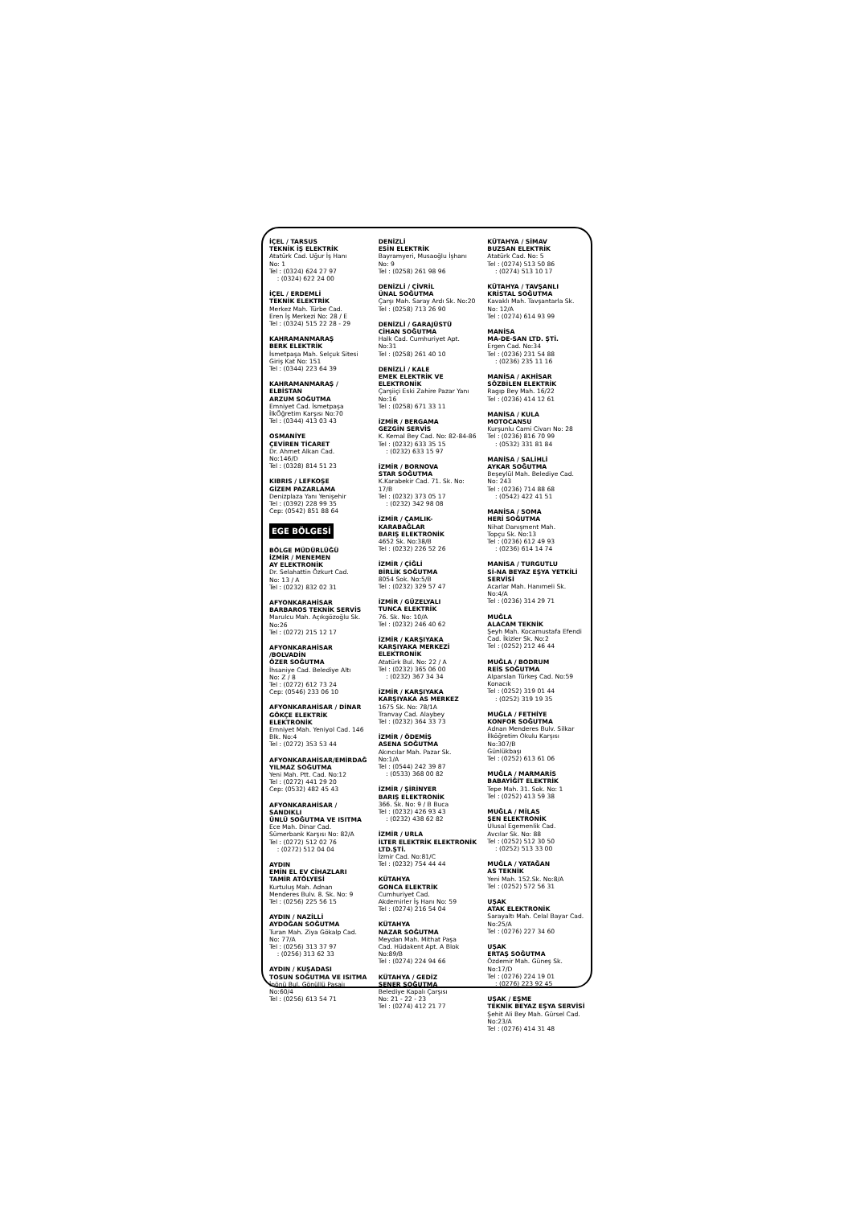İÇEL / TARSUS
TEKNİK İŞ ELEKTRİK
Atatürk Cad. Uğur İş Hanı
No: 1
Tel : (0324) 624 27 97
: (0324) 622 24 00
İÇEL / ERDEMLİ
TEKNİK ELEKTRİK
Merkez Mah. Türbe Cad.
Eren İş Merkezi No: 28 / E
Tel : (0324) 515 22 28 - 29
KAHRAMANMARAŞ
BERK ELEKTRİK
İsmetpaşa Mah. Selçuk Sitesi
Giriş Kat No: 151
Tel : (0344) 223 64 39
KAHRAMANMARAŞ / ELBİSTAN
ARZUM SOĞUTMA
Emniyet Cad. İsmetpaşa
İlkÖğretim Karşısı No:70
Tel : (0344) 413 03 43
OSMANİYE
ÇEVİREN TİCARET
Dr. Ahmet Alkan Cad.
No:146/D
Tel : (0328) 814 51 23
KIBRIS / LEFKOŞE
GİZEM PAZARLAMA
Denizplaza Yanı Yenişehir
Tel : (0392) 228 99 35
Cep: (0542) 851 88 64
EGE BÖLGESİ
BÖLGE MÜDÜRLÜĞÜ
İZMİR / MENEMEN
AY ELEKTRONİK
Dr. Selahattin Özkurt Cad.
No: 13 / A
Tel : (0232) 832 02 31
AFYONKARAHİSAR
BARBAROS TEKNİK SERVİS
Marulcu Mah. Açıkgözoğlu Sk.
No:26
Tel : (0272) 215 12 17
AFYONKARAHİSAR /BOLVADİN
ÖZER SOĞUTMA
İhsaniye Cad. Belediye Altı
No: Z / 8
Tel : (0272) 612 73 24
Cep: (0546) 233 06 10
AFYONKARAHİSAR / DİNAR
GÖKÇE ELEKTRİK ELEKTRONİK
Emniyet Mah. Yeniyol Cad. 146
Blk. No:4
Tel : (0272) 353 53 44
AFYONKARAHİSAR/EMİRDAĞ
YILMAZ SOĞUTMA
Yeni Mah. Ptt. Cad. No:12
Tel : (0272) 441 29 20
Cep: (0532) 482 45 43
AFYONKARAHİSAR / SANDIKLI
ÜNLÜ SOĞUTMA VE ISITMA
Ece Mah. Dinar Cad.
Sümerbank Karşısı No: 82/A
Tel : (0272) 512 02 76
: (0272) 512 04 04
AYDIN
EMİN EL EV CİHAZLARI TAMİR ATÖLYESİ
Kurtuluş Mah. Adnan
Menderes Bulv. 8. Sk. No: 9
Tel : (0256) 225 56 15
AYDIN / NAZİLLİ
AYDOĞAN SOĞUTMA
Turan Mah. Ziya Gökalp Cad.
No: 77/A
Tel : (0256) 313 37 97
: (0256) 313 62 33
AYDIN / KUŞADASI
TOSUN SOĞUTMA VE ISITMA
İnönü Bul. Gönüllü Pasajı
No:60/4
Tel : (0256) 613 54 71
DENİZLİ
ESİN ELEKTRİK
Bayramyeri, Musaoğlu İşhanı
No: 9
Tel : (0258) 261 98 96
DENİZLİ / ÇİVRİL
ÜNAL SOĞUTMA
Çarşı Mah. Saray Ardı Sk. No:20
Tel : (0258) 713 26 90
DENİZLİ / GARAJÜSTÜ
CİHAN SOĞUTMA
Halk Cad. Cumhuriyet Apt.
No:31
Tel : (0258) 261 40 10
DENİZLİ / KALE
EMEK ELEKTRİK VE ELEKTRONİK
Çarşiiçi Eski Zahire Pazar Yanı
No:16
Tel : (0258) 671 33 11
İZMİR / BERGAMA
GEZGİN SERVİS
K. Kemal Bey Cad. No: 82-84-86
Tel : (0232) 633 35 15
: (0232) 633 15 97
İZMİR / BORNOVA
STAR SOĞUTMA
K.Karabekir Cad. 71. Sk. No: 17/B
Tel : (0232) 373 05 17
: (0232) 342 98 08
İZMİR / ÇAMLIK-KARABAĞLAR
BARIŞ ELEKTRONİK
4652 Sk. No:38/B
Tel : (0232) 226 52 26
İZMİR / ÇİĞLİ
BİRLİK SOĞUTMA
8054 Sok. No:5/B
Tel : (0232) 329 57 47
İZMİR / GÜZELYALI
TUNCA ELEKTRİK
76. Sk. No: 10/A
Tel : (0232) 246 40 62
İZMİR / KARŞIYAKA
KARŞIYAKA MERKEZİ ELEKTRONİK
Atatürk Bul. No: 22 / A
Tel : (0232) 365 06 00
: (0232) 367 34 34
İZMİR / KARŞIYAKA
KARŞIYAKA AS MERKEZ
1675 Sk. No: 78/1A
Tranvay Cad. Alaybey
Tel : (0232) 364 33 73
İZMİR / ÖDEMİŞ
ASENA SOĞUTMA
Akıncılar Mah. Pazar Sk.
No:1/A
Tel : (0544) 242 39 87
: (0533) 368 00 82
İZMİR / ŞİRİNYER
BARIŞ ELEKTRONİK
366. Sk. No: 9 / B Buca
Tel : (0232) 426 93 43
: (0232) 438 62 82
İZMİR / URLA
İLTER ELEKTRİK ELEKTRONİK LTD.ŞTİ.
İzmir Cad. No:81/C
Tel : (0232) 754 44 44
KÜTAHYA
GONCA ELEKTRİK
Cumhuriyet Cad.
Akdemirler İş Hanı No: 59
Tel : (0274) 216 54 04
KÜTAHYA
NAZAR SOĞUTMA
Meydan Mah. Mithat Paşa
Cad. Hüdakent Apt. A Blok
No:89/B
Tel : (0274) 224 94 66
KÜTAHYA / GEDİZ
ŞENER SOĞUTMA
Belediye Kapalı Çarşısı
No: 21 - 22 - 23
Tel : (0274) 412 21 77
KÜTAHYA / SİMAV
BUZSAN ELEKTRİK
Atatürk Cad. No: 5
Tel : (0274) 513 50 86
: (0274) 513 10 17
KÜTAHYA / TAVŞANLI
KRİSTAL SOĞUTMA
Kavaklı Mah. Tavşantarla Sk.
No: 12/A
Tel : (0274) 614 93 99
MANİSA
MA-DE-SAN LTD. ŞTİ.
Ergen Cad. No:34
Tel : (0236) 231 54 88
: (0236) 235 11 16
MANİSA / AKHİSAR
SÖZBİLEN ELEKTRİK
Ragıp Bey Mah. 16/22
Tel : (0236) 414 12 61
MANİSA / KULA
MOTOCANSU
Kurşunlu Cami Civarı No: 28
Tel : (0236) 816 70 99
: (0532) 331 81 84
MANİSA / SALİHLİ
AYKAR SOĞUTMA
Beşeylül Mah. Belediye Cad.
No: 243
Tel : (0236) 714 88 68
: (0542) 422 41 51
MANİSA / SOMA
HERİ SOĞUTMA
Nihat Danışment Mah.
Topçu Sk. No:13
Tel : (0236) 612 49 93
: (0236) 614 14 74
MANİSA / TURGUTLU
Sİ-NA BEYAZ EŞYA YETKİLİ SERVİSİ
Acarlar Mah. Hanımeli Sk.
No:4/A
Tel : (0236) 314 29 71
MUĞLA
ALACAM TEKNİK
Şeyh Mah. Kocamustafa Efendi
Cad. İkizler Sk. No:2
Tel : (0252) 212 46 44
MUĞLA / BODRUM
REİS SOĞUTMA
Alparslan Türkeş Cad. No:59
Konacık
Tel : (0252) 319 01 44
: (0252) 319 19 35
MUĞLA / FETHİYE
KONFOR SOĞUTMA
Adnan Menderes Bulv. Silkar
İlköğretim Okulu Karşısı No:307/B
Günlükbaşı
Tel : (0252) 613 61 06
MUĞLA / MARMARİS
BABAYİĞİT ELEKTRİK
Tepe Mah. 31. Sok. No: 1
Tel : (0252) 413 59 38
MUĞLA / MİLAS
ŞEN ELEKTRONİK
Ulusal Egemenlik Cad.
Avcılar Sk. No: 88
Tel : (0252) 512 30 50
: (0252) 513 33 00
MUĞLA / YATAĞAN
AS TEKNİK
Yeni Mah. 152.Sk. No:8/A
Tel : (0252) 572 56 31
UŞAK
ATAK ELEKTRONİK
Sarayaltı Mah. Celal Bayar Cad.
No:25/A
Tel : (0276) 227 34 60
UŞAK
ERTAŞ SOĞUTMA
Özdemir Mah. Güneş Sk.
No:17/D
Tel : (0276) 224 19 01
: (0276) 223 92 45
UŞAK / EŞME
TEKNİK BEYAZ EŞYA SERVİSİ
Şehit Ali Bey Mah. Gürsel Cad.
No:23/A
Tel : (0276) 414 31 48